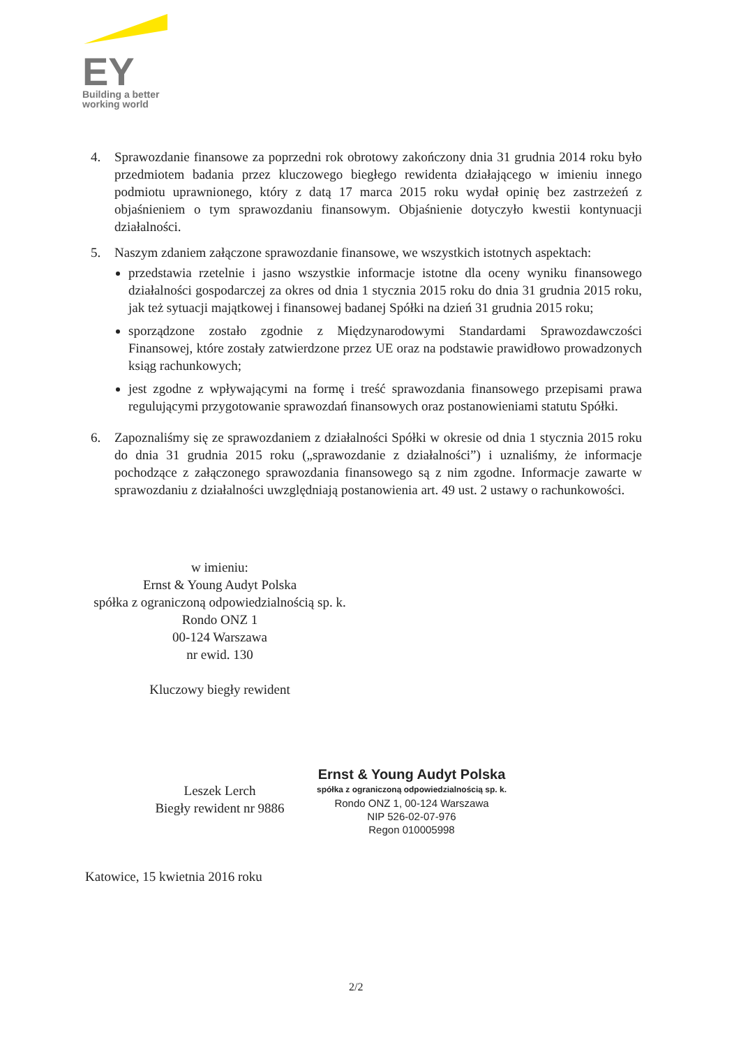EY
Building a better
working world
4. Sprawozdanie finansowe za poprzedni rok obrotowy zakończony dnia 31 grudnia 2014 roku było przedmiotem badania przez kluczowego biegłego rewidenta działającego w imieniu innego podmiotu uprawnionego, który z datą 17 marca 2015 roku wydał opinię bez zastrzeżeń z objaśnieniem o tym sprawozdaniu finansowym. Objaśnienie dotyczyło kwestii kontynuacji działalności.
5. Naszym zdaniem załączone sprawozdanie finansowe, we wszystkich istotnych aspektach:
przedstawia rzetelnie i jasno wszystkie informacje istotne dla oceny wyniku finansowego działalności gospodarczej za okres od dnia 1 stycznia 2015 roku do dnia 31 grudnia 2015 roku, jak też sytuacji majątkowej i finansowej badanej Spółki na dzień 31 grudnia 2015 roku;
sporządzone zostało zgodnie z Międzynarodowymi Standardami Sprawozdawczości Finansowej, które zostały zatwierdzone przez UE oraz na podstawie prawidłowo prowadzonych ksiąg rachunkowych;
jest zgodne z wpływającymi na formę i treść sprawozdania finansowego przepisami prawa regulującymi przygotowanie sprawozdań finansowych oraz postanowieniami statutu Spółki.
6. Zapoznaliśmy się ze sprawozdaniem z działalności Spółki w okresie od dnia 1 stycznia 2015 roku do dnia 31 grudnia 2015 roku („sprawozdanie z działalności”) i uznaliśmy, że informacje pochodzące z załączonego sprawozdania finansowego są z nim zgodne. Informacje zawarte w sprawozdaniu z działalności uwzględniają postanowienia art. 49 ust. 2 ustawy o rachunkowości.
w imieniu:
Ernst & Young Audyt Polska
spółka z ograniczoną odpowiedzialnością sp. k.
Rondo ONZ 1
00-124 Warszawa
nr ewid. 130
Kluczowy biegły rewident
Leszek Lerch
Biegły rewident nr 9886
Ernst & Young Audyt Polska
spółka z ograniczoną odpowiedzialnością sp. k.
Rondo ONZ 1, 00-124 Warszawa
NIP 526-02-07-976
Regon 010005998
Katowice, 15 kwietnia 2016 roku
2/2